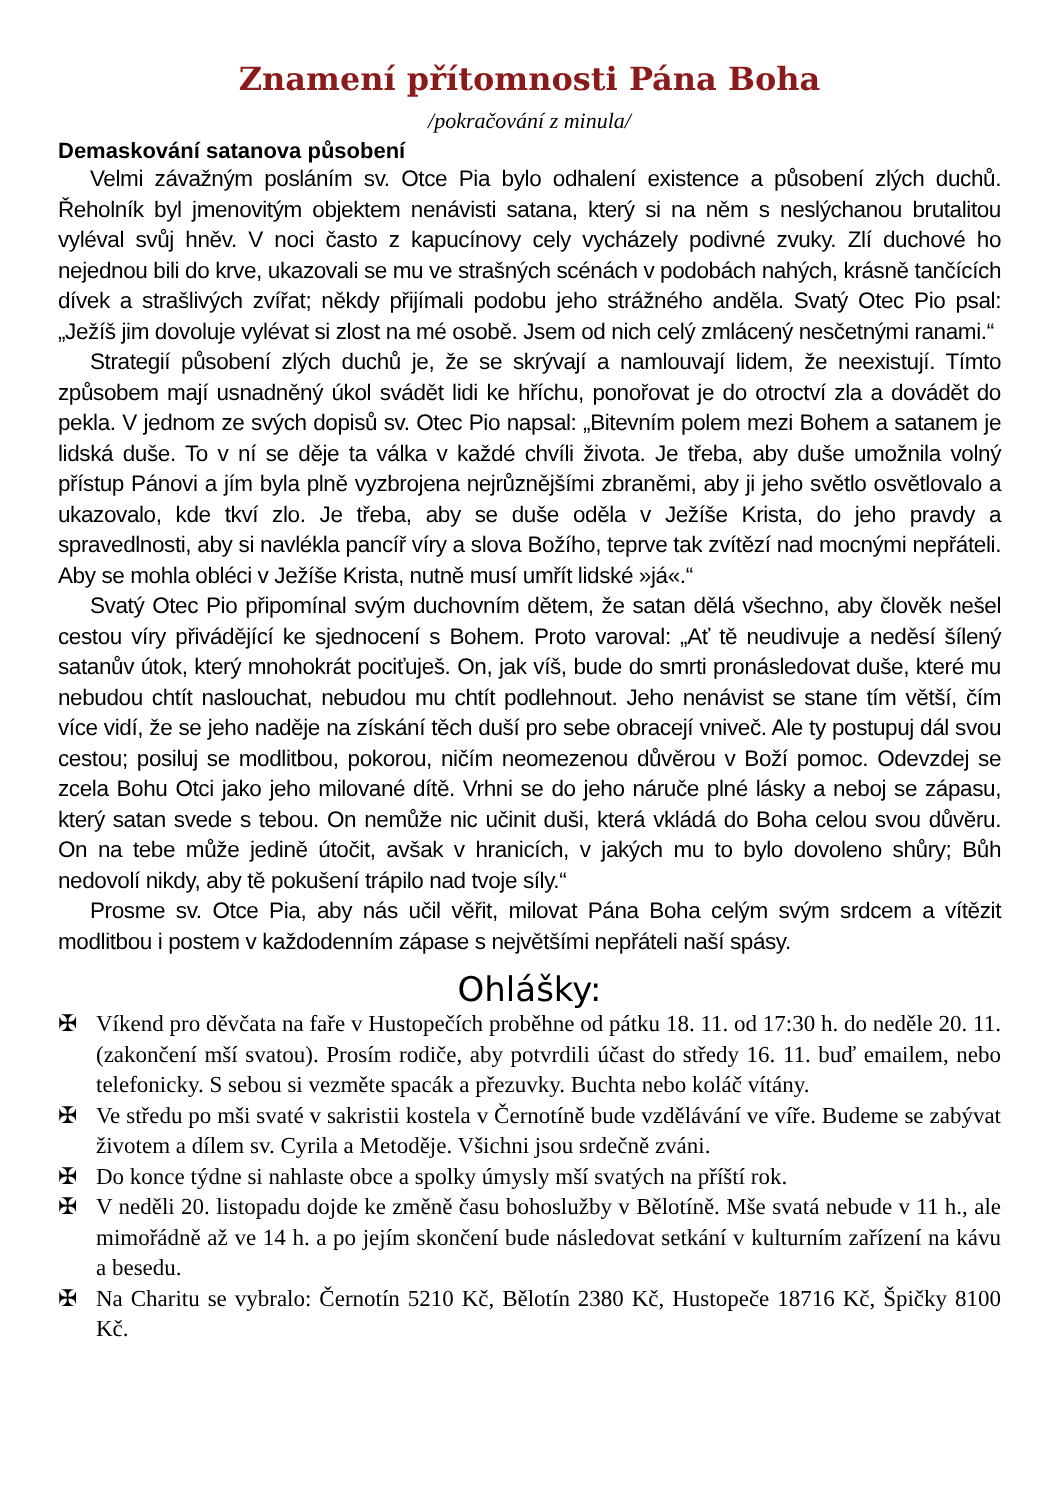Znamení přítomnosti Pána Boha
/pokračování z minula/
Demaskování satanova působení
Velmi závažným posláním sv. Otce Pia bylo odhalení existence a působení zlých duchů. Řeholník byl jmenovitým objektem nenávisti satana, který si na něm s neslýchanou brutalitou vyléval svůj hněv. V noci často z kapucínovy cely vycházely podivné zvuky. Zlí duchové ho nejednou bili do krve, ukazovali se mu ve strašných scénách v podobách nahých, krásně tančících dívek a strašlivých zvířat; někdy přijímali podobu jeho strážného anděla. Svatý Otec Pio psal: „Ježíš jim dovoluje vylévat si zlost na mé osobě. Jsem od nich celý zmlácený nesčetnými ranami.“
Strategií působení zlých duchů je, že se skrývají a namlouvají lidem, že neexistují. Tímto způsobem mají usnadněný úkol svádět lidi ke hříchu, ponořovat je do otroctví zla a dovádět do pekla. V jednom ze svých dopisů sv. Otec Pio napsal: „Bitevním polem mezi Bohem a satanem je lidská duše. To v ní se děje ta válka v každé chvíli života. Je třeba, aby duše umožnila volný přístup Pánovi a jím byla plně vyzbrojena nejrůznějšími zbraněmi, aby ji jeho světlo osvětlovalo a ukazovalo, kde tkví zlo. Je třeba, aby se duše oděla v Ježíše Krista, do jeho pravdy a spravedlnosti, aby si navlékla pancíř víry a slova Božího, teprve tak zvítězí nad mocnými nepřáteli. Aby se mohla obléci v Ježíše Krista, nutně musí umřít lidské »já«.“
Svatý Otec Pio připomínal svým duchovním dětem, že satan dělá všechno, aby člověk nešel cestou víry přivádějící ke sjednocení s Bohem. Proto varoval: „Ať tě neudivuje a neděsí šílený satanův útok, který mnohokrát pociťuješ. On, jak víš, bude do smrti pronásledovat duše, které mu nebudou chtít naslouchat, nebudou mu chtít podlehnout. Jeho nenávist se stane tím větší, čím více vidí, že se jeho naděje na získání těch duší pro sebe obracejí vniveč. Ale ty postupuj dál svou cestou; posiluj se modlitbou, pokorou, ničím neomezenou důvěrou v Boží pomoc. Odevzdej se zcela Bohu Otci jako jeho milované dítě. Vrhni se do jeho náruče plné lásky a neboj se zápasu, který satan svede s tebou. On nemůže nic učinit duši, která vkládá do Boha celou svou důvěru. On na tebe může jedině útočit, avšak v hranicích, v jakých mu to bylo dovoleno shůry; Bůh nedovolí nikdy, aby tě pokušení trápilo nad tvoje síly.“
Prosme sv. Otce Pia, aby nás učil věřit, milovat Pána Boha celým svým srdcem a vítězit modlitbou i postem v každodenním zápase s největšími nepřáteli naší spásy.
Ohlášky:
✠ Víkend pro děvčata na faře v Hustopečích proběhne od pátku 18. 11. od 17:30 h. do neděle 20. 11. (zakončení mší svatou). Prosím rodiče, aby potvrdili účast do středy 16. 11. buď emailem, nebo telefonicky. S sebou si vezměte spacák a přezuvky. Buchta nebo koláč vítány.
✠ Ve středu po mši svaté v sakristii kostela v Černotíně bude vzdělávání ve víře. Budeme se zabývat životem a dílem sv. Cyrila a Metoděje. Všichni jsou srdečně zváni.
✠ Do konce týdne si nahlaste obce a spolky úmysly mší svatých na příští rok.
✠ V neděli 20. listopadu dojde ke změně času bohoslužby v Bělotíně. Mše svatá nebude v 11 h., ale mimořádně až ve 14 h. a po jejím skončení bude následovat setkání v kulturním zařízení na kávu a besedu.
✠ Na Charitu se vybralo: Černotín 5210 Kč, Bělotín 2380 Kč, Hustopeče 18716 Kč, Špičky 8100 Kč.